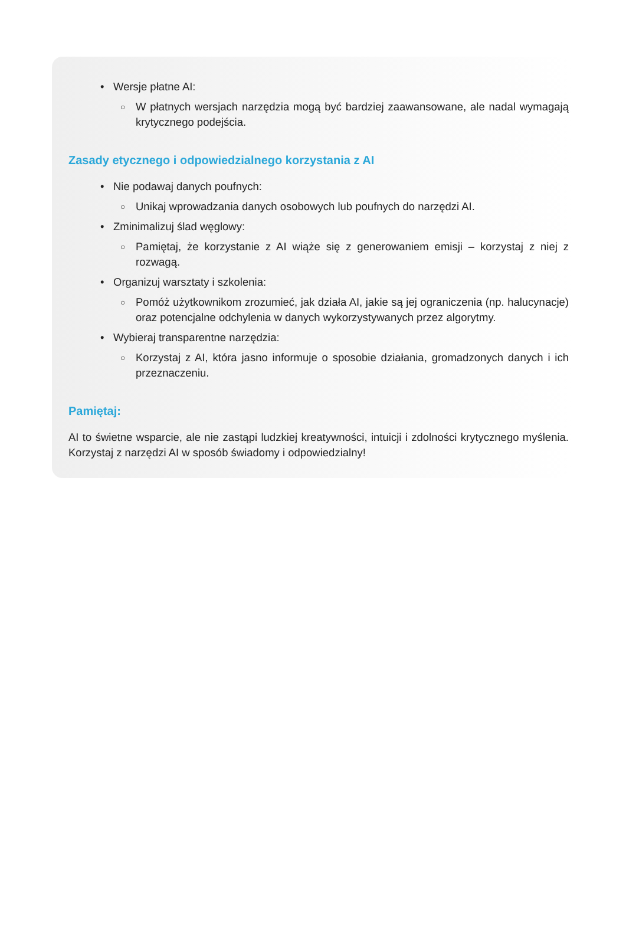Wersje płatne AI:
W płatnych wersjach narzędzia mogą być bardziej zaawansowane, ale nadal wymagają krytycznego podejścia.
Zasady etycznego i odpowiedzialnego korzystania z AI
Nie podawaj danych poufnych:
Unikaj wprowadzania danych osobowych lub poufnych do narzędzi AI.
Zminimalizuj ślad węglowy:
Pamiętaj, że korzystanie z AI wiąże się z generowaniem emisji – korzystaj z niej z rozwagą.
Organizuj warsztaty i szkolenia:
Pomóż użytkownikom zrozumieć, jak działa AI, jakie są jej ograniczenia (np. halucynacje) oraz potencjalne odchylenia w danych wykorzystywanych przez algorytmy.
Wybieraj transparentne narzędzia:
Korzystaj z AI, która jasno informuje o sposobie działania, gromadzonych danych i ich przeznaczeniu.
Pamiętaj:
AI to świetne wsparcie, ale nie zastąpi ludzkiej kreatywności, intuicji i zdolności krytycznego myślenia. Korzystaj z narzędzi AI w sposób świadomy i odpowiedzialny!